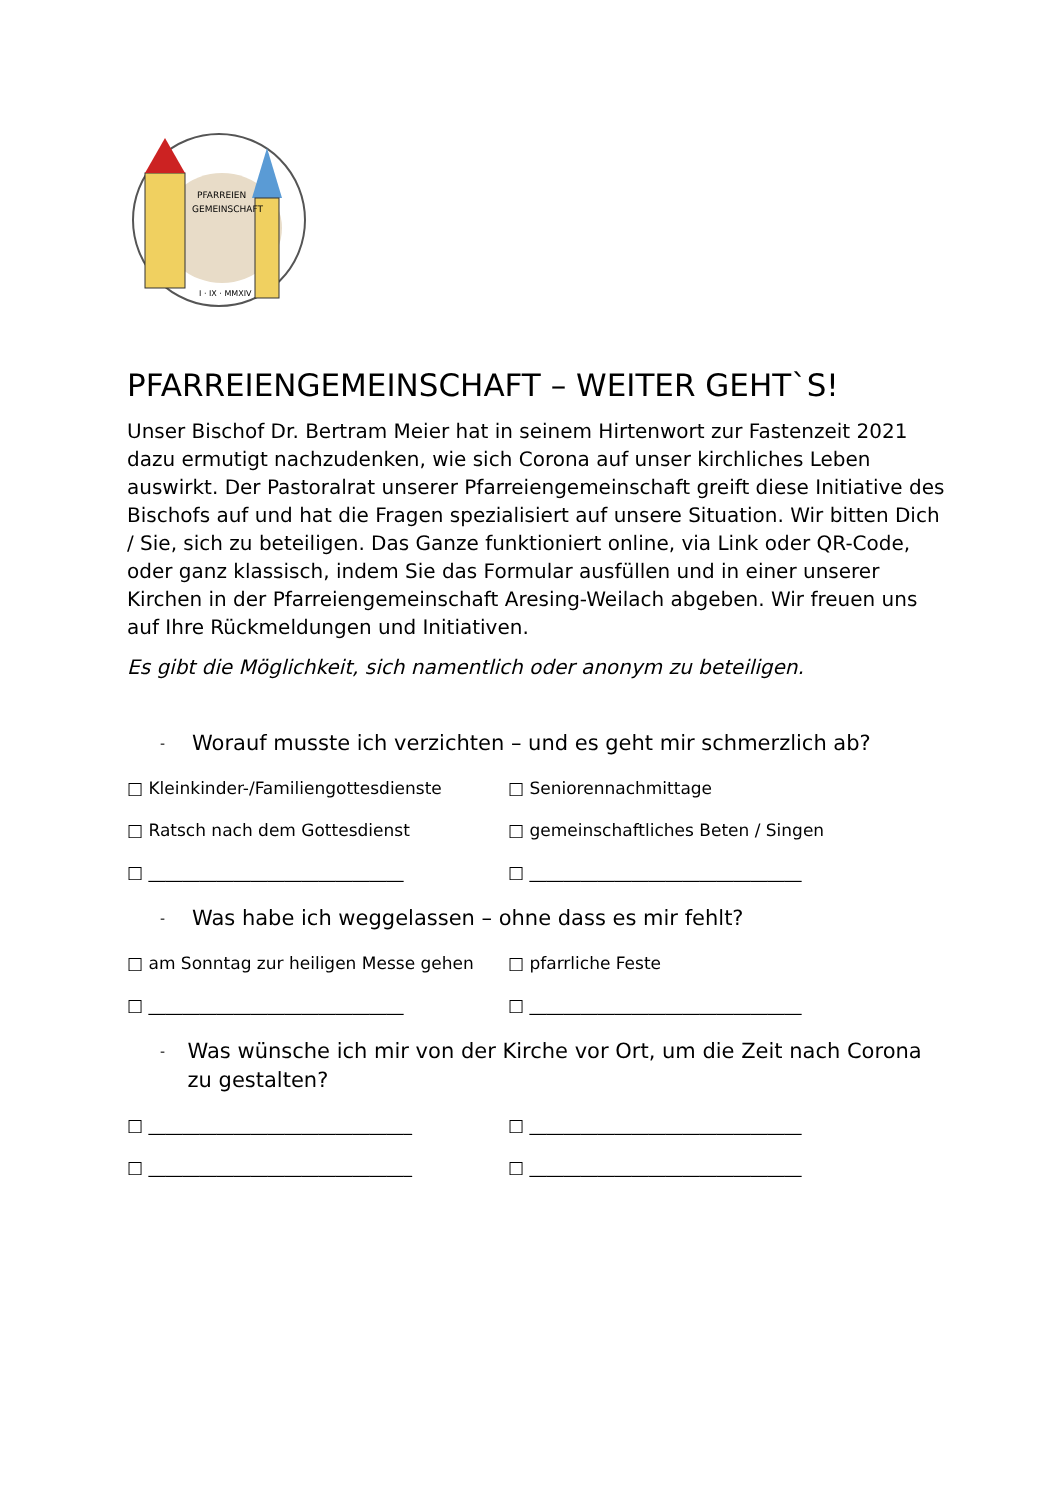PFARREIEN
GEMEINSCHAFT
I · IX · MMXIV
PFARREIENGEMEINSCHAFT – WEITER GEHT`S!
Unser Bischof Dr. Bertram Meier hat in seinem Hirtenwort zur Fastenzeit 2021 dazu ermutigt nachzudenken, wie sich Corona auf unser kirchliches Leben auswirkt. Der Pastoralrat unserer Pfarreiengemeinschaft greift diese Initiative des Bischofs auf und hat die Fragen spezialisiert auf unsere Situation. Wir bitten Dich / Sie, sich zu beteiligen. Das Ganze funktioniert online, via Link oder QR-Code, oder ganz klassisch, indem Sie das Formular ausfüllen und in einer unserer Kirchen in der Pfarreiengemeinschaft Aresing-Weilach abgeben. Wir freuen uns auf Ihre Rückmeldungen und Initiativen.
Es gibt die Möglichkeit, sich namentlich oder anonym zu beteiligen.
- Worauf musste ich verzichten – und es geht mir schmerzlich ab?
□ Kleinkinder-/Familiengottesdienste □ Seniorennachmittage
□ Ratsch nach dem Gottesdienst □ gemeinschaftliches Beten / Singen
□ ______________________________ □ ________________________________
- Was habe ich weggelassen – ohne dass es mir fehlt?
□ am Sonntag zur heiligen Messe gehen □ pfarrliche Feste
□ ______________________________ □ ________________________________
- Was wünsche ich mir von der Kirche vor Ort, um die Zeit nach Corona zu gestalten?
□ _______________________________ □ ________________________________
□ _______________________________ □ ________________________________